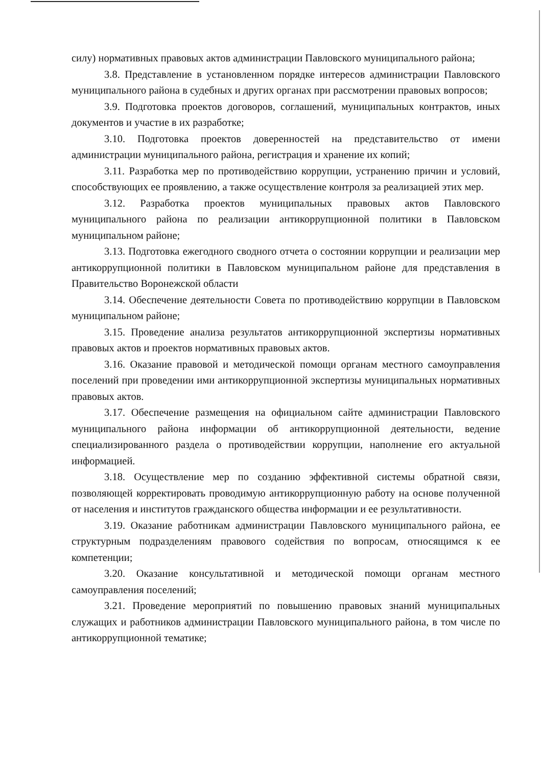силу) нормативных правовых актов администрации Павловского муниципального района;
3.8. Представление в установленном порядке интересов администрации Павловского муниципального района в судебных и других органах при рассмотрении правовых вопросов;
3.9. Подготовка проектов договоров, соглашений, муниципальных контрактов, иных документов и участие в их разработке;
3.10. Подготовка проектов доверенностей на представительство от имени администрации муниципального района, регистрация и хранение их копий;
3.11. Разработка мер по противодействию коррупции, устранению причин и условий, способствующих ее проявлению, а также осуществление контроля за реализацией этих мер.
3.12. Разработка проектов муниципальных правовых актов Павловского муниципального района по реализации антикоррупционной политики в Павловском муниципальном районе;
3.13. Подготовка ежегодного сводного отчета о состоянии коррупции и реализации мер антикоррупционной политики в Павловском муниципальном районе для представления в Правительство Воронежской области
3.14. Обеспечение деятельности Совета по противодействию коррупции в Павловском муниципальном районе;
3.15. Проведение анализа результатов антикоррупционной экспертизы нормативных правовых актов и проектов нормативных правовых актов.
3.16. Оказание правовой и методической помощи органам местного самоуправления поселений при проведении ими антикоррупционной экспертизы муниципальных нормативных правовых актов.
3.17. Обеспечение размещения на официальном сайте администрации Павловского муниципального района информации об антикоррупционной деятельности, ведение специализированного раздела о противодействии коррупции, наполнение его актуальной информацией.
3.18. Осуществление мер по созданию эффективной системы обратной связи, позволяющей корректировать проводимую антикоррупционную работу на основе полученной от населения и институтов гражданского общества информации и ее результативности.
3.19. Оказание работникам администрации Павловского муниципального района, ее структурным подразделениям правового содействия по вопросам, относящимся к ее компетенции;
3.20. Оказание консультативной и методической помощи органам местного самоуправления поселений;
3.21. Проведение мероприятий по повышению правовых знаний муниципальных служащих и работников администрации Павловского муниципального района, в том числе по антикоррупционной тематике;